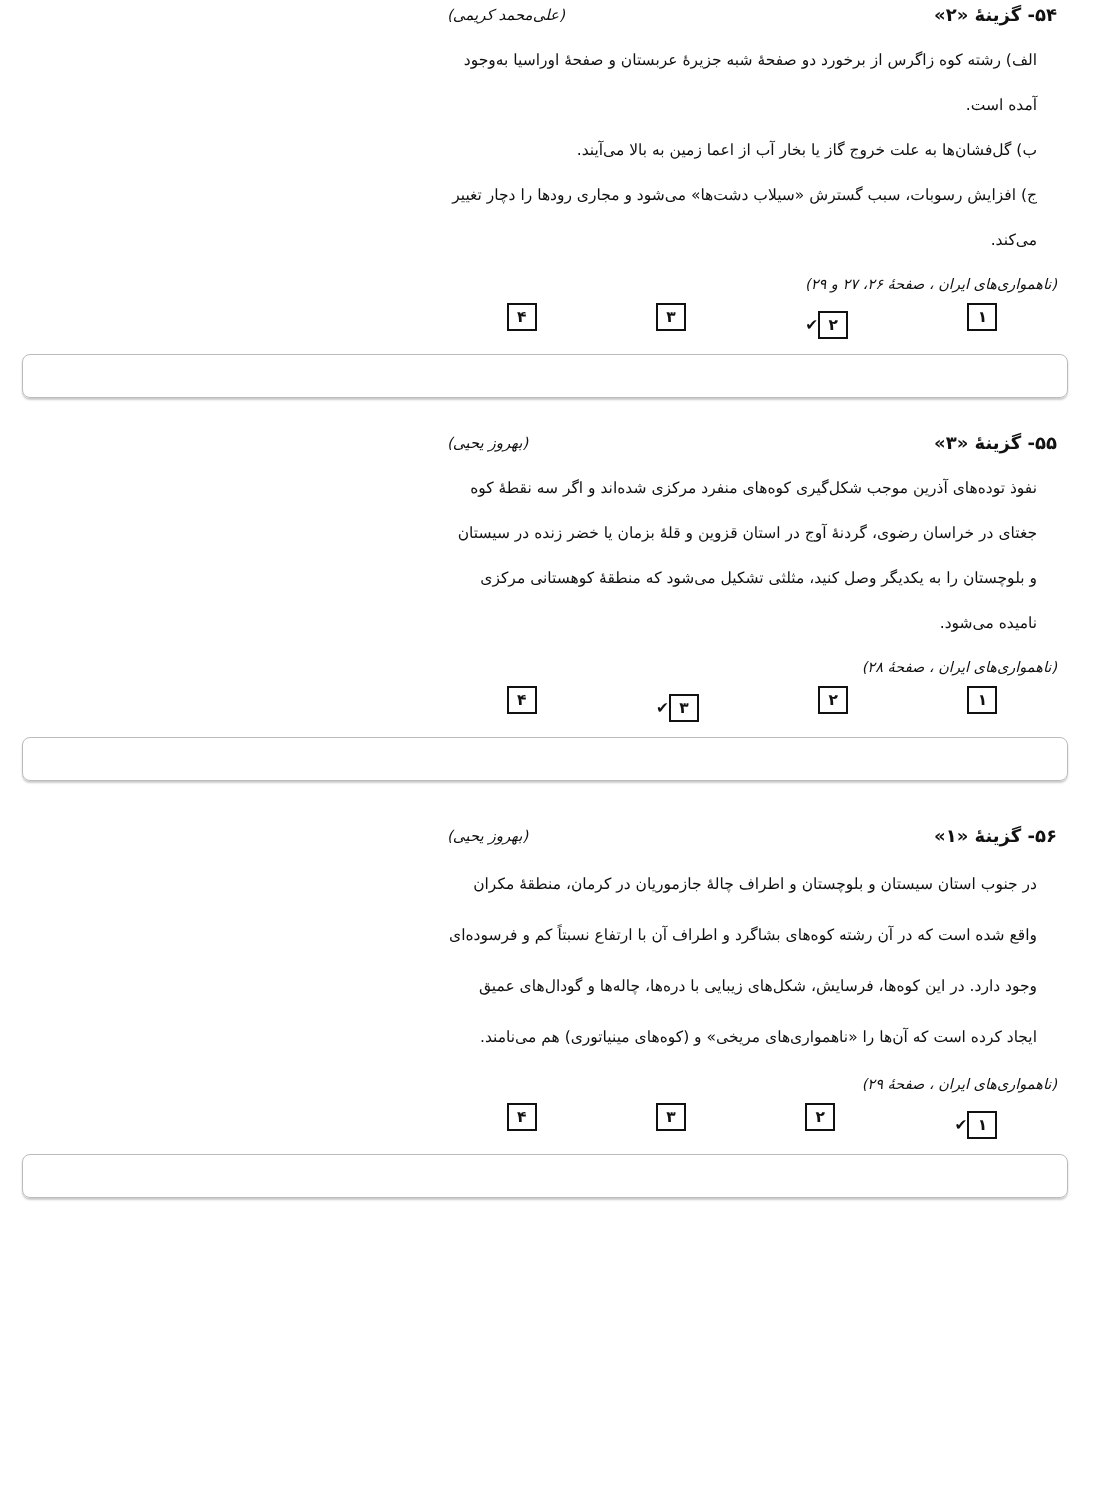۵۴- گزینهٔ «۲» (علی‌محمد کریمی)
الف) رشته کوه زاگرس از برخورد دو صفحهٔ شبه جزیرهٔ عربستان و صفحهٔ اوراسیا به‌وجود آمده است.
ب) گل‌فشان‌ها به علت خروج گاز یا بخار آب از اعما زمین به بالا می‌آیند.
ج) افزایش رسوبات، سبب گسترش «سیلاب دشت‌ها» می‌شود و مجاری رودها را دچار تغییر می‌کند.
(ناهمواری‌های ایران ، صفحهٔ ۲۶، ۲۷ و ۲۹)
۱ ۲ ✔ ۳ ۴
۵۵- گزینهٔ «۳» (بهروز یحیی)
نفوذ توده‌های آذرین موجب شکل‌گیری کوه‌های منفرد مرکزی شده‌اند و اگر سه نقطهٔ کوه جغتای در خراسان رضوی، گردنهٔ آوج در استان قزوین و قلهٔ بزمان یا خضر زنده در سیستان و بلوچستان را به یکدیگر وصل کنید، مثلثی تشکیل می‌شود که منطقهٔ کوهستانی مرکزی نامیده می‌شود.
(ناهمواری‌های ایران ، صفحهٔ ۲۸)
۱ ۲ ۳ ✔ ۴
۵۶- گزینهٔ «۱» (بهروز یحیی)
در جنوب استان سیستان و بلوچستان و اطراف چالهٔ جازموریان در کرمان، منطقهٔ مکران واقع شده است که در آن رشته کوه‌های بشاگرد و اطراف آن با ارتفاع نسبتاً کم و فرسوده‌ای وجود دارد. در این کوه‌ها، فرسایش، شکل‌های زیبایی با دره‌ها، چاله‌ها و گودال‌های عمیق ایجاد کرده است که آن‌ها را «ناهمواری‌های مریخی» و (کوه‌های مینیاتوری) هم می‌نامند.
(ناهمواری‌های ایران ، صفحهٔ ۲۹)
۱ ✔ ۲ ۳ ۴